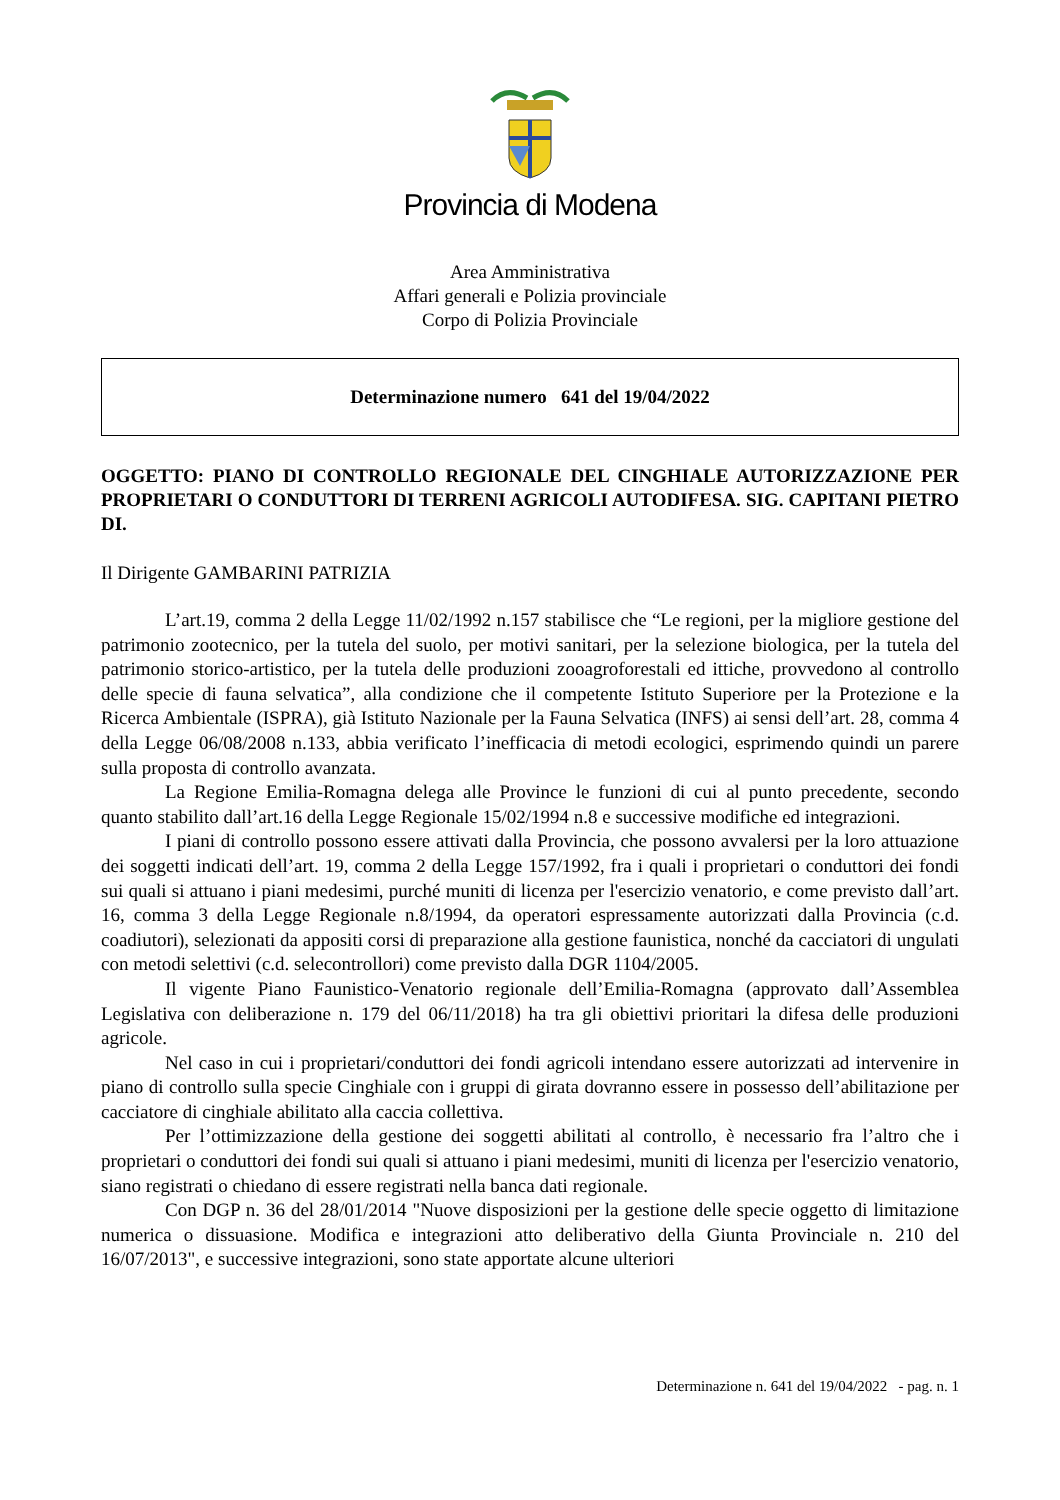Provincia di Modena
Area Amministrativa
Affari generali e Polizia provinciale
Corpo di Polizia Provinciale
Determinazione numero 641 del 19/04/2022
OGGETTO: PIANO DI CONTROLLO REGIONALE DEL CINGHIALE AUTORIZZAZIONE PER PROPRIETARI O CONDUTTORI DI TERRENI AGRICOLI AUTODIFESA. SIG. CAPITANI PIETRO DI.
Il Dirigente GAMBARINI PATRIZIA
L’art.19, comma 2 della Legge 11/02/1992 n.157 stabilisce che “Le regioni, per la migliore gestione del patrimonio zootecnico, per la tutela del suolo, per motivi sanitari, per la selezione biologica, per la tutela del patrimonio storico-artistico, per la tutela delle produzioni zooagroforestali ed ittiche, provvedono al controllo delle specie di fauna selvatica”, alla condizione che il competente Istituto Superiore per la Protezione e la Ricerca Ambientale (ISPRA), già Istituto Nazionale per la Fauna Selvatica (INFS) ai sensi dell’art. 28, comma 4 della Legge 06/08/2008 n.133, abbia verificato l’inefficacia di metodi ecologici, esprimendo quindi un parere sulla proposta di controllo avanzata.
La Regione Emilia-Romagna delega alle Province le funzioni di cui al punto precedente, secondo quanto stabilito dall’art.16 della Legge Regionale 15/02/1994 n.8 e successive modifiche ed integrazioni.
I piani di controllo possono essere attivati dalla Provincia, che possono avvalersi per la loro attuazione dei soggetti indicati dell’art. 19, comma 2 della Legge 157/1992, fra i quali i proprietari o conduttori dei fondi sui quali si attuano i piani medesimi, purché muniti di licenza per l'esercizio venatorio, e come previsto dall’art. 16, comma 3 della Legge Regionale n.8/1994, da operatori espressamente autorizzati dalla Provincia (c.d. coadiutori), selezionati da appositi corsi di preparazione alla gestione faunistica, nonché da cacciatori di ungulati con metodi selettivi (c.d. selecontrollori) come previsto dalla DGR 1104/2005.
Il vigente Piano Faunistico-Venatorio regionale dell’Emilia-Romagna (approvato dall’Assemblea Legislativa con deliberazione n. 179 del 06/11/2018) ha tra gli obiettivi prioritari la difesa delle produzioni agricole.
Nel caso in cui i proprietari/conduttori dei fondi agricoli intendano essere autorizzati ad intervenire in piano di controllo sulla specie Cinghiale con i gruppi di girata dovranno essere in possesso dell’abilitazione per cacciatore di cinghiale abilitato alla caccia collettiva.
Per l’ottimizzazione della gestione dei soggetti abilitati al controllo, è necessario fra l’altro che i proprietari o conduttori dei fondi sui quali si attuano i piani medesimi, muniti di licenza per l'esercizio venatorio, siano registrati o chiedano di essere registrati nella banca dati regionale.
Con DGP n. 36 del 28/01/2014 "Nuove disposizioni per la gestione delle specie oggetto di limitazione numerica o dissuasione. Modifica e integrazioni atto deliberativo della Giunta Provinciale n. 210 del 16/07/2013", e successive integrazioni, sono state apportate alcune ulteriori
Determinazione n. 641 del 19/04/2022 - pag. n. 1